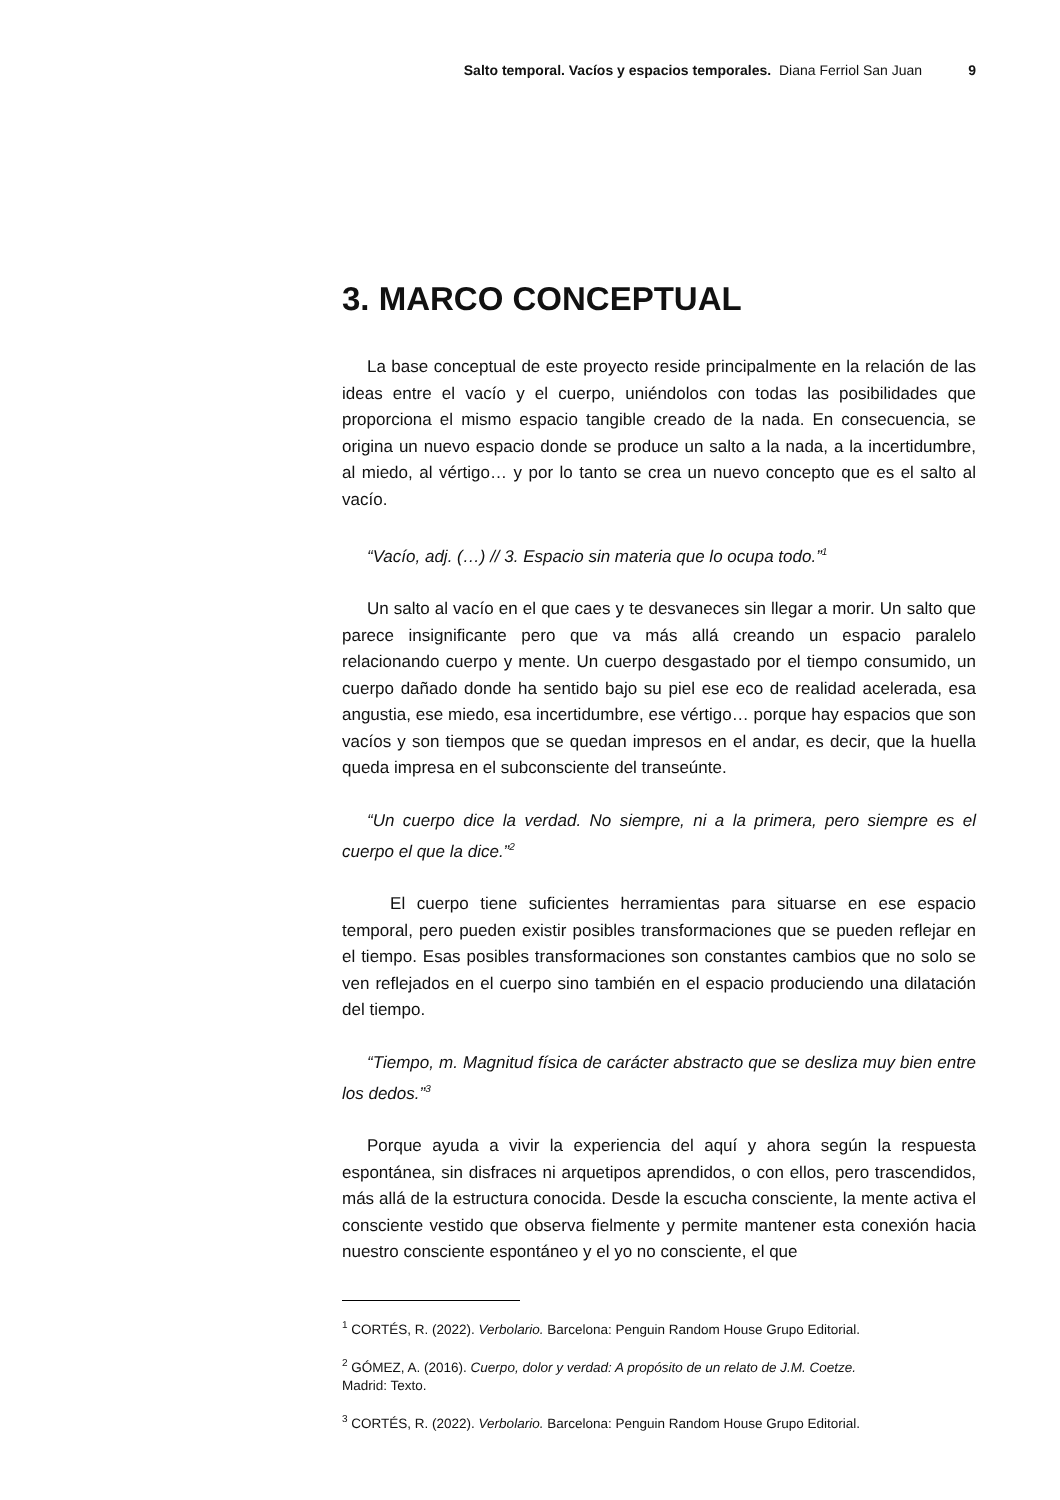Salto temporal. Vacíos y espacios temporales. Diana Ferriol San Juan 9
3. MARCO CONCEPTUAL
La base conceptual de este proyecto reside principalmente en la relación de las ideas entre el vacío y el cuerpo, uniéndolos con todas las posibilidades que proporciona el mismo espacio tangible creado de la nada. En consecuencia, se origina un nuevo espacio donde se produce un salto a la nada, a la incertidumbre, al miedo, al vértigo… y por lo tanto se crea un nuevo concepto que es el salto al vacío.
“Vacío, adj. (…) // 3. Espacio sin materia que lo ocupa todo.”<sup>1</sup>
Un salto al vacío en el que caes y te desvaneces sin llegar a morir. Un salto que parece insignificante pero que va más allá creando un espacio paralelo relacionando cuerpo y mente. Un cuerpo desgastado por el tiempo consumido, un cuerpo dañado donde ha sentido bajo su piel ese eco de realidad acelerada, esa angustia, ese miedo, esa incertidumbre, ese vértigo… porque hay espacios que son vacíos y son tiempos que se quedan impresos en el andar, es decir, que la huella queda impresa en el subconsciente del transeúnte.
“Un cuerpo dice la verdad. No siempre, ni a la primera, pero siempre es el cuerpo el que la dice.”<sup>2</sup>
El cuerpo tiene suficientes herramientas para situarse en ese espacio temporal, pero pueden existir posibles transformaciones que se pueden reflejar en el tiempo. Esas posibles transformaciones son constantes cambios que no solo se ven reflejados en el cuerpo sino también en el espacio produciendo una dilatación del tiempo.
“Tiempo, m. Magnitud física de carácter abstracto que se desliza muy bien entre los dedos.”<sup>3</sup>
Porque ayuda a vivir la experiencia del aquí y ahora según la respuesta espontánea, sin disfraces ni arquetipos aprendidos, o con ellos, pero trascendidos, más allá de la estructura conocida. Desde la escucha consciente, la mente activa el consciente vestido que observa fielmente y permite mantener esta conexión hacia nuestro consciente espontáneo y el yo no consciente, el que
<sup>1</sup> CORTÉS, R. (2022). Verbolario. Barcelona: Penguin Random House Grupo Editorial.
<sup>2</sup> GÓMEZ, A. (2016). Cuerpo, dolor y verdad: A propósito de un relato de J.M. Coetze.
Madrid: Texto.
<sup>3</sup> CORTÉS, R. (2022). Verbolario. Barcelona: Penguin Random House Grupo Editorial.